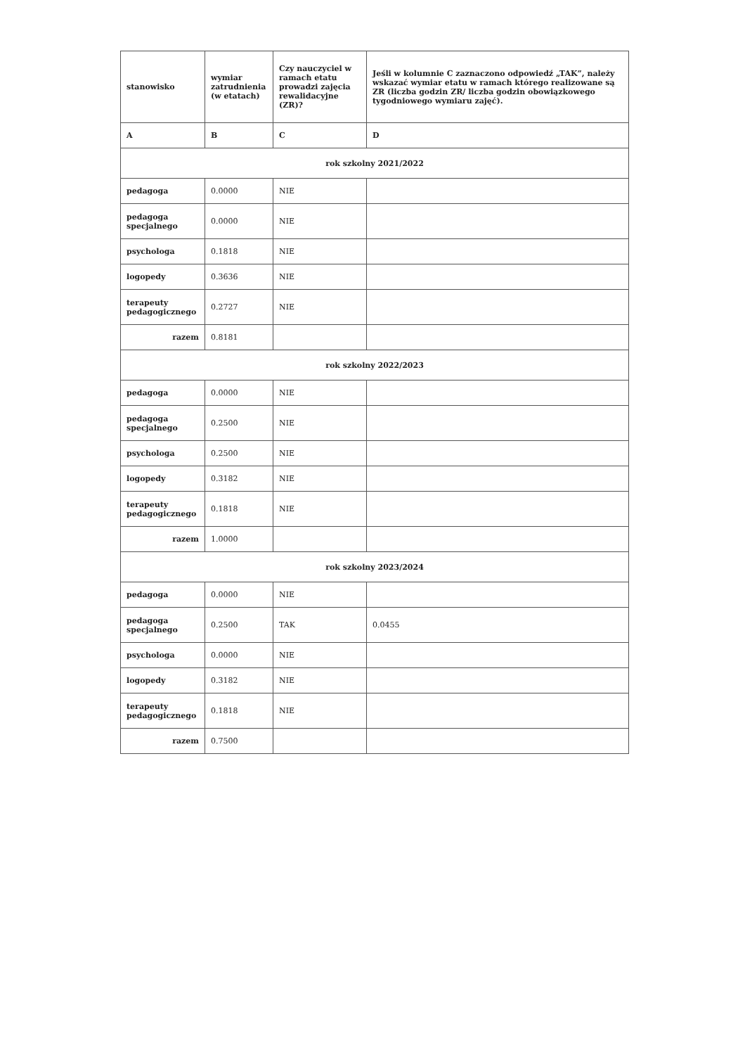| stanowisko | wymiar zatrudnienia (w etatach) | Czy nauczyciel w ramach etatu prowadzi zajęcia rewalidacyjne (ZR)? | Jeśli w kolumnie C zaznaczono odpowiedź „TAK”, należy wskazać wymiar etatu w ramach którego realizowane są ZR (liczba godzin ZR/ liczba godzin obowiązkowego tygodniowego wymiaru zajęć). |
| --- | --- | --- | --- |
| A | B | C | D |
| rok szkolny 2021/2022 | | | |
| pedagoga | 0.0000 | NIE | |
| pedagoga specjalnego | 0.0000 | NIE | |
| psychologa | 0.1818 | NIE | |
| logopedy | 0.3636 | NIE | |
| terapeuty pedagogicznego | 0.2727 | NIE | |
| razem | 0.8181 | | |
| rok szkolny 2022/2023 | | | |
| pedagoga | 0.0000 | NIE | |
| pedagoga specjalnego | 0.2500 | NIE | |
| psychologa | 0.2500 | NIE | |
| logopedy | 0.3182 | NIE | |
| terapeuty pedagogicznego | 0.1818 | NIE | |
| razem | 1.0000 | | |
| rok szkolny 2023/2024 | | | |
| pedagoga | 0.0000 | NIE | |
| pedagoga specjalnego | 0.2500 | TAK | 0.0455 |
| psychologa | 0.0000 | NIE | |
| logopedy | 0.3182 | NIE | |
| terapeuty pedagogicznego | 0.1818 | NIE | |
| razem | 0.7500 | | |